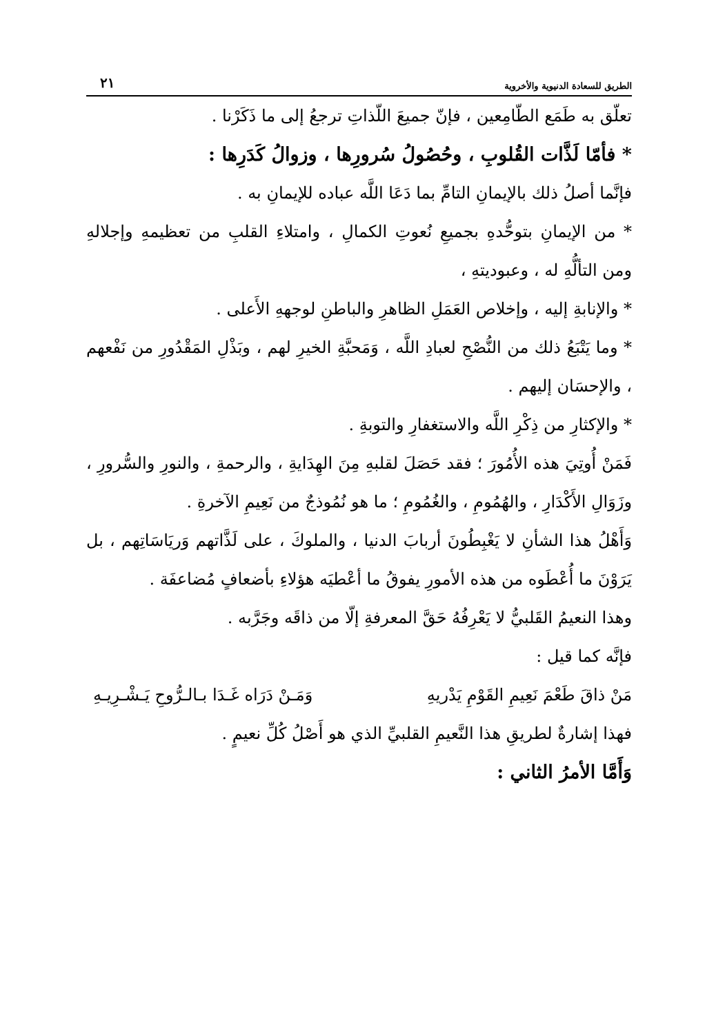الطريق للسعادة الدنيوية والأخروية ٢١
تعلّق به طَمَع الطّامِعين ، فإنّ جميعَ اللّذاتِ ترجعُ إلى ما ذَكَرْنا .
* فأمّا لَذَّات القُلوبِ ، وحُصُولُ سُرورِها ، وزوالُ كَدَرِها :
فإنَّما أصلُ ذلك بالإيمانِ التامِّ بما دَعَا اللَّه عباده للإيمانِ به .
* من الإيمانِ بتوحُّدهِ بجميعِ نُعوتِ الكمالِ ، وامتلاءِ القلبِ من تعظيمهِ وإجلالهِ ومن التألُّهِ له ، وعبوديتهِ ،
* والإنابةِ إليه ، وإخلاص العَمَلِ الظاهرِ والباطنِ لوجههِ الأَعلى .
* وما يَتْبَعُ ذلك من النُّصْحِ لعبادِ اللَّه ، وَمَحبَّةِ الخيرِ لهم ، وبَذْلِ المَقْدُورِ من نَفْعهم ، والإحسَان إليهم .
* والإكثارِ من ذِكْرِ اللَّه والاستغفارِ والتوبةِ .
فَمَنْ أُوتِيَ هذه الأُمُورَ ؛ فقد حَصَلَ لقلبهِ مِنَ الهِدَايةِ ، والرحمةِ ، والنورِ والسُّرورِ ، وزَوَالِ الأَكْدَارِ ، والهُمُومِ ، والغُمُومِ ؛ ما هو نُمُوذجٌ من نَعِيمِ الآخرةِ .
وَأَهْلُ هذا الشأنِ لا يَغْبِطُونَ أربابَ الدنيا ، والملوكَ ، على لَذَّاتهم وَريَاسَاتِهم ، بل يَرَوْنَ ما أُعْطَوه من هذه الأمورِ يفوقُ ما أعْطيَه هؤلاءِ بأضعافٍ مُضاعفَة .
وهذا النعيمُ القَلبيُّ لا يَعْرِفُهُ حَقَّ المعرفةِ إلّا من ذاقَه وجَرَّبه .
فإنَّه كما قيل :
مَنْ ذاقَ طَعْمَ نَعِيمِ القَوْمِ يَدْريهِ وَمَـنْ دَرَاه غَـدَا بـالـرُّوحِ يَـشْـرِيـهِ
فهذا إشارةٌ لطريقِ هذا النَّعيمِ القلبيِّ الذي هو أَصْلُ كُلِّ نعيمٍ .
وَأَمَّا الأمرُ الثاني :